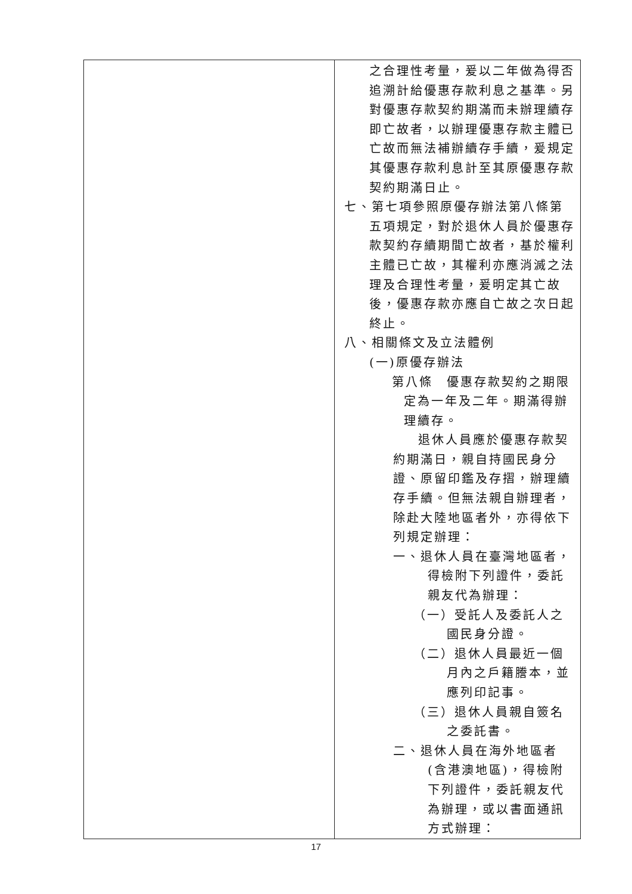| | 之合理性考量，爰以二年做為得否追溯計給優惠存款利息之基準。另對優惠存款契約期滿而未辦理續存即亡故者，以辦理優惠存款主體已亡故而無法補辦續存手續，爰規定其優惠存款利息計至其原優惠存款契約期滿日止。 七、第七項參照原優存辦法第八條第五項規定，對於退休人員於優惠存款契約存續期間亡故者，基於權利主體已亡故，其權利亦應消滅之法理及合理性考量，爰明定其亡故後，優惠存款亦應自亡故之次日起終止。 八、相關條文及立法體例 (一)原優存辦法 第八條 優惠存款契約之期限定為一年及二年。期滿得辦理續存。 退休人員應於優惠存款契約期滿日，親自持國民身分證、原留印鑑及存摺，辦理續存手續。但無法親自辦理者，除赴大陸地區者外，亦得依下列規定辦理： 一、退休人員在臺灣地區者，得檢附下列證件，委託親友代為辦理： （一）受託人及委託人之國民身分證。 （二）退休人員最近一個月內之戶籍謄本，並應列印記事。 （三）退休人員親自簽名之委託書。 二、退休人員在海外地區者(含港澳地區)，得檢附下列證件，委託親友代為辦理，或以書面通訊方式辦理： |
17